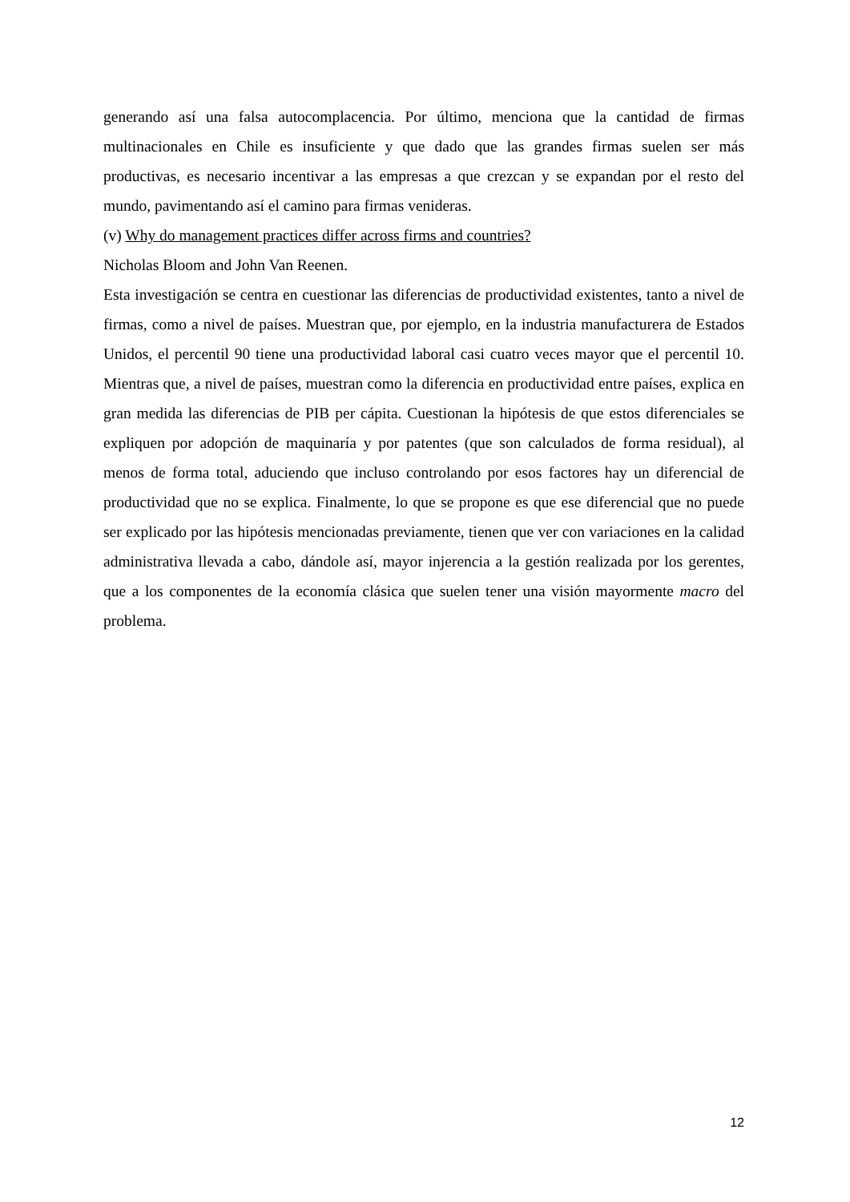generando así una falsa autocomplacencia. Por último, menciona que la cantidad de firmas multinacionales en Chile es insuficiente y que dado que las grandes firmas suelen ser más productivas, es necesario incentivar a las empresas a que crezcan y se expandan por el resto del mundo, pavimentando así el camino para firmas venideras.
(v) Why do management practices differ across firms and countries?
Nicholas Bloom and John Van Reenen.
Esta investigación se centra en cuestionar las diferencias de productividad existentes, tanto a nivel de firmas, como a nivel de países. Muestran que, por ejemplo, en la industria manufacturera de Estados Unidos, el percentil 90 tiene una productividad laboral casi cuatro veces mayor que el percentil 10. Mientras que, a nivel de países, muestran como la diferencia en productividad entre países, explica en gran medida las diferencias de PIB per cápita. Cuestionan la hipótesis de que estos diferenciales se expliquen por adopción de maquinaría y por patentes (que son calculados de forma residual), al menos de forma total, aduciendo que incluso controlando por esos factores hay un diferencial de productividad que no se explica. Finalmente, lo que se propone es que ese diferencial que no puede ser explicado por las hipótesis mencionadas previamente, tienen que ver con variaciones en la calidad administrativa llevada a cabo, dándole así, mayor injerencia a la gestión realizada por los gerentes, que a los componentes de la economía clásica que suelen tener una visión mayormente macro del problema.
12